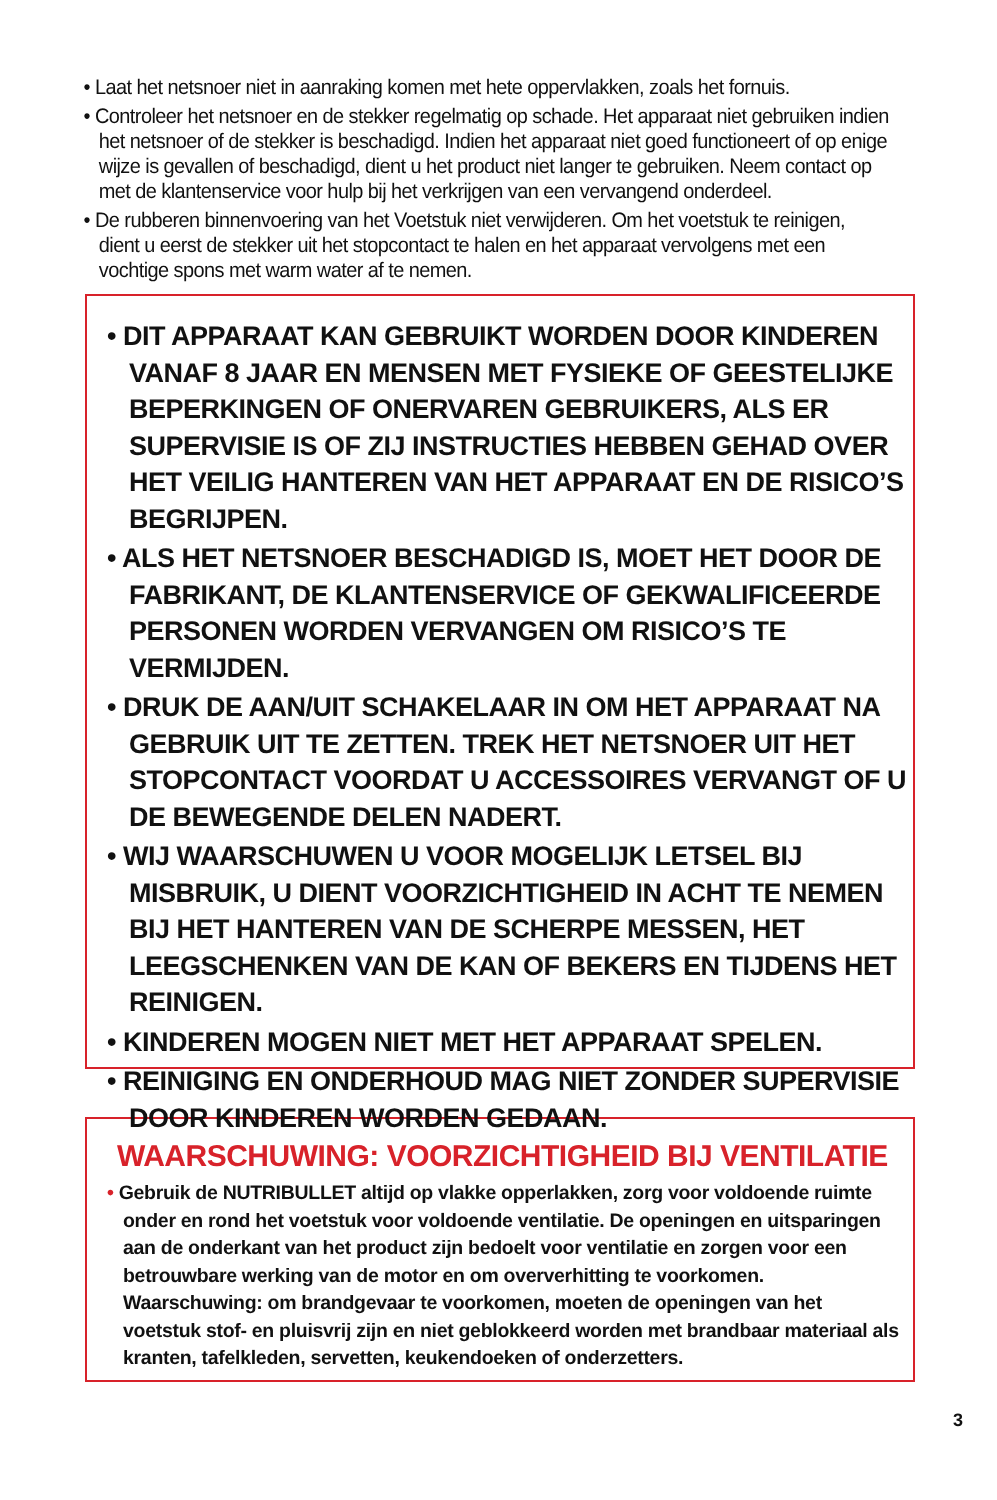• Laat het netsnoer niet in aanraking komen met hete oppervlakken, zoals het fornuis.
• Controleer het netsnoer en de stekker regelmatig op schade. Het apparaat niet gebruiken indien het netsnoer of de stekker is beschadigd. Indien het apparaat niet goed functioneert of op enige wijze is gevallen of beschadigd, dient u het product niet langer te gebruiken. Neem contact op met de klantenservice voor hulp bij het verkrijgen van een vervangend onderdeel.
• De rubberen binnenvoering van het Voetstuk niet verwijderen. Om het voetstuk te reinigen, dient u eerst de stekker uit het stopcontact te halen en het apparaat vervolgens met een vochtige spons met warm water af te nemen.
• DIT APPARAAT KAN GEBRUIKT WORDEN DOOR KINDEREN VANAF 8 JAAR EN MENSEN MET FYSIEKE OF GEESTELIJKE BEPERKINGEN OF ONERVAREN GEBRUIKERS, ALS ER SUPERVISIE IS OF ZIJ INSTRUCTIES HEBBEN GEHAD OVER HET VEILIG HANTEREN VAN HET APPARAAT EN DE RISICO’S BEGRIJPEN.
• ALS HET NETSNOER BESCHADIGD IS, MOET HET DOOR DE FABRIKANT, DE KLANTENSERVICE OF GEKWALIFICEERDE PERSONEN WORDEN VERVANGEN OM RISICO’S TE VERMIJDEN.
• DRUK DE AAN/UIT SCHAKELAAR IN OM HET APPARAAT NA GEBRUIK UIT TE ZETTEN. TREK HET NETSNOER UIT HET STOPCONTACT VOORDAT U ACCESSOIRES VERVANGT OF U DE BEWEGENDE DELEN NADERT.
• WIJ WAARSCHUWEN U VOOR MOGELIJK LETSEL BIJ MISBRUIK, U DIENT VOORZICHTIGHEID IN ACHT TE NEMEN BIJ HET HANTEREN VAN DE SCHERPE MESSEN, HET LEEGSCHENKEN VAN DE KAN OF BEKERS EN TIJDENS HET REINIGEN.
• KINDEREN MOGEN NIET MET HET APPARAAT SPELEN.
• REINIGING EN ONDERHOUD MAG NIET ZONDER SUPERVISIE DOOR KINDEREN WORDEN GEDAAN.
WAARSCHUWING: VOORZICHTIGHEID BIJ VENTILATIE
• Gebruik de NUTRIBULLET altijd op vlakke opperlakken, zorg voor voldoende ruimte onder en rond het voetstuk voor voldoende ventilatie. De openingen en uitsparingen aan de onderkant van het product zijn bedoelt voor ventilatie en zorgen voor een betrouwbare werking van de motor en om oververhitting te voorkomen. Waarschuwing: om brandgevaar te voorkomen, moeten de openingen van het voetstuk stof- en pluisvrij zijn en niet geblokkeerd worden met brandbaar materiaal als kranten, tafelkleden, servetten, keukendoeken of onderzetters.
3